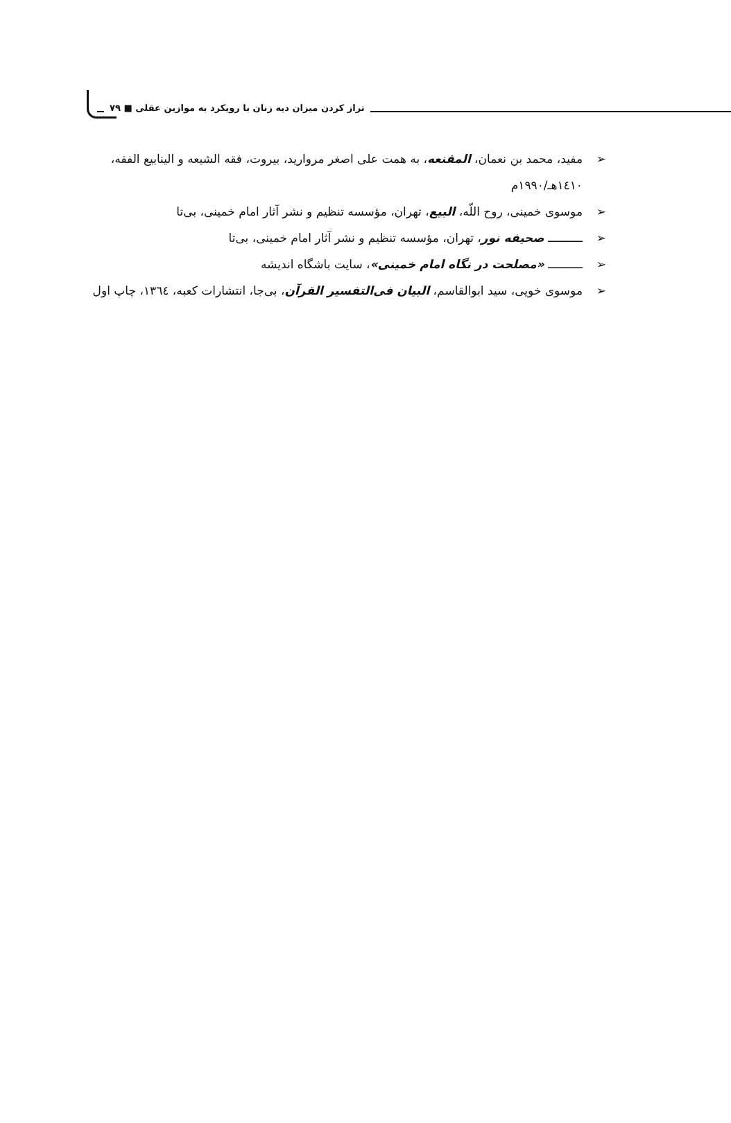تراز کردن میزان دیه زنان با رویکرد به موازین عقلی ■ ۷۹
➢ مفید، محمد بن نعمان، المقنعه، به همت علی اصغر مروارید، بیروت، فقه الشیعه و الینابیع الفقه، ١٤١٠هـ/١٩٩٠م
➢ موسوی خمینی، روح اللّه، البیع، تهران، مؤسسه تنظیم و نشر آثار امام خمینی، بی‌تا
➢ ــــــــــ صحیفه نور، تهران، مؤسسه تنظیم و نشر آثار امام خمینی، بی‌تا
➢ ــــــــــ «مصلحت در نگاه امام خمینی»، سایت باشگاه اندیشه
➢ موسوی خویی، سید ابوالقاسم، البیان فی‌التفسیر القرآن، بی‌جا، انتشارات کعبه، ١٣٦٤، چاپ اول